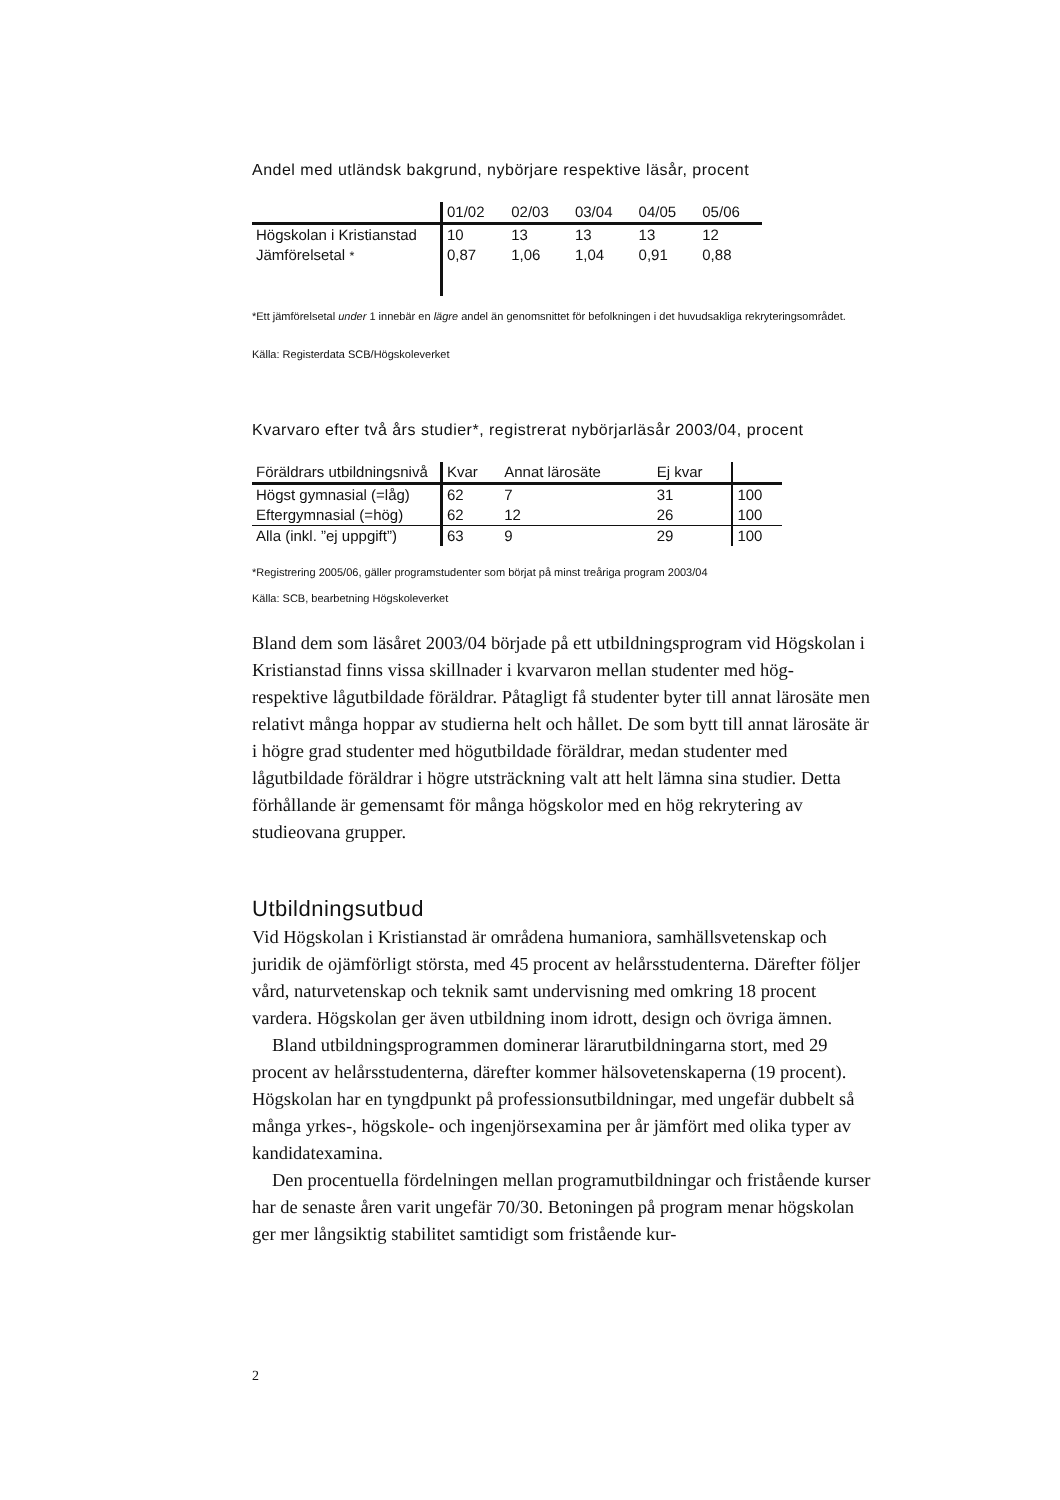Andel med utländsk bakgrund, nybörjare respektive läsår, procent
| | 01/02 | 02/03 | 03/04 | 04/05 | 05/06 |
| Högskolan i Kristianstad | 10 | 13 | 13 | 13 | 12 |
| Jämförelsetal * | 0,87 | 1,06 | 1,04 | 0,91 | 0,88 |
*Ett jämförelsetal under 1 innebär en lägre andel än genomsnittet för befolkningen i det huvudsakliga rekryteringsområdet.
Källa: Registerdata SCB/Högskoleverket
Kvarvaro efter två års studier*, registrerat nybörjarläsår 2003/04, procent
| Föräldrars utbildningsnivå | Kvar | Annat lärosäte | Ej kvar | |
| Högst gymnasial (=låg) | 62 | 7 | 31 | 100 |
| Eftergymnasial (=hög) | 62 | 12 | 26 | 100 |
| Alla (inkl. ”ej uppgift”) | 63 | 9 | 29 | 100 |
*Registrering 2005/06, gäller programstudenter som börjat på minst treåriga program 2003/04
Källa: SCB, bearbetning Högskoleverket
Bland dem som läsåret 2003/04 började på ett utbildningsprogram vid Högskolan i Kristianstad finns vissa skillnader i kvarvaron mellan studenter med hög- respektive lågutbildade föräldrar. Påtagligt få studenter byter till annat lärosäte men relativt många hoppar av studierna helt och hållet. De som bytt till annat lärosäte är i högre grad studenter med högutbildade föräldrar, medan studenter med lågutbildade föräldrar i högre utsträckning valt att helt lämna sina studier. Detta förhållande är gemensamt för många högskolor med en hög rekrytering av studieovana grupper.
Utbildningsutbud
Vid Högskolan i Kristianstad är områdena humaniora, samhällsvetenskap och juridik de ojämförligt största, med 45 procent av helårsstudenterna. Därefter följer vård, naturvetenskap och teknik samt undervisning med omkring 18 procent vardera. Högskolan ger även utbildning inom idrott, design och övriga ämnen.
Bland utbildningsprogrammen dominerar lärarutbildningarna stort, med 29 procent av helårsstudenterna, därefter kommer hälsovetenskaperna (19 procent). Högskolan har en tyngdpunkt på professionsutbildningar, med ungefär dubbelt så många yrkes-, högskole- och ingenjörsexamina per år jämfört med olika typer av kandidatexamina.
Den procentuella fördelningen mellan programutbildningar och fristående kurser har de senaste åren varit ungefär 70/30. Betoningen på program menar högskolan ger mer långsiktig stabilitet samtidigt som fristående kur-
2